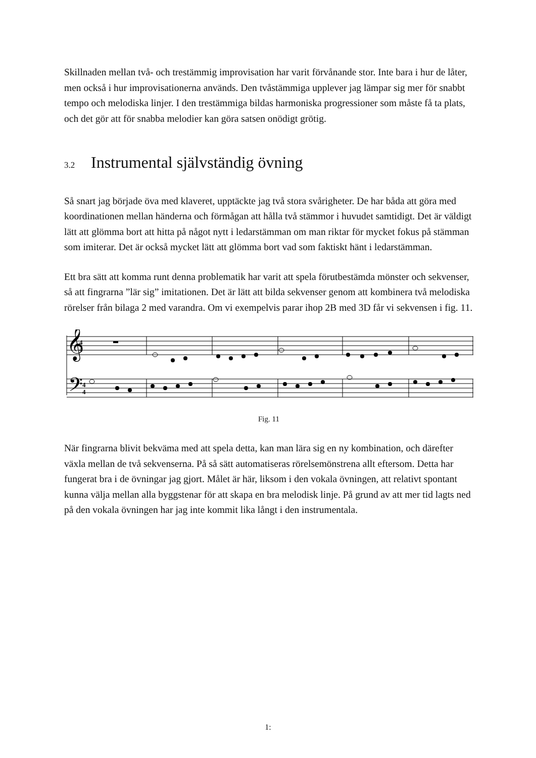Skillnaden mellan två- och trestämmig improvisation har varit förvånande stor. Inte bara i hur de låter, men också i hur improvisationerna används. Den tvåstämmiga upplever jag lämpar sig mer för snabbt tempo och melodiska linjer. I den trestämmiga bildas harmoniska progressioner som måste få ta plats, och det gör att för snabba melodier kan göra satsen onödigt grötig.
3.2 Instrumental självständig övning
Så snart jag började öva med klaveret, upptäckte jag två stora svårigheter. De har båda att göra med koordinationen mellan händerna och förmågan att hålla två stämmor i huvudet samtidigt. Det är väldigt lätt att glömma bort att hitta på något nytt i ledarstämman om man riktar för mycket fokus på stämman som imiterar. Det är också mycket lätt att glömma bort vad som faktiskt hänt i ledarstämman.
Ett bra sätt att komma runt denna problematik har varit att spela förutbestämda mönster och sekvenser, så att fingrarna ”lär sig” imitationen. Det är lätt att bilda sekvenser genom att kombinera två melodiska rörelser från bilaga 2 med varandra. Om vi exempelvis parar ihop 2B med 3D får vi sekvensen i fig. 11.
𝄞
𝄢
4
4
4
4
Fig. 11
När fingrarna blivit bekväma med att spela detta, kan man lära sig en ny kombination, och därefter växla mellan de två sekvenserna. På så sätt automatiseras rörelsemönstrena allt eftersom. Detta har fungerat bra i de övningar jag gjort. Målet är här, liksom i den vokala övningen, att relativt spontant kunna välja mellan alla byggstenar för att skapa en bra melodisk linje. På grund av att mer tid lagts ned på den vokala övningen har jag inte kommit lika långt i den instrumentala.
1: